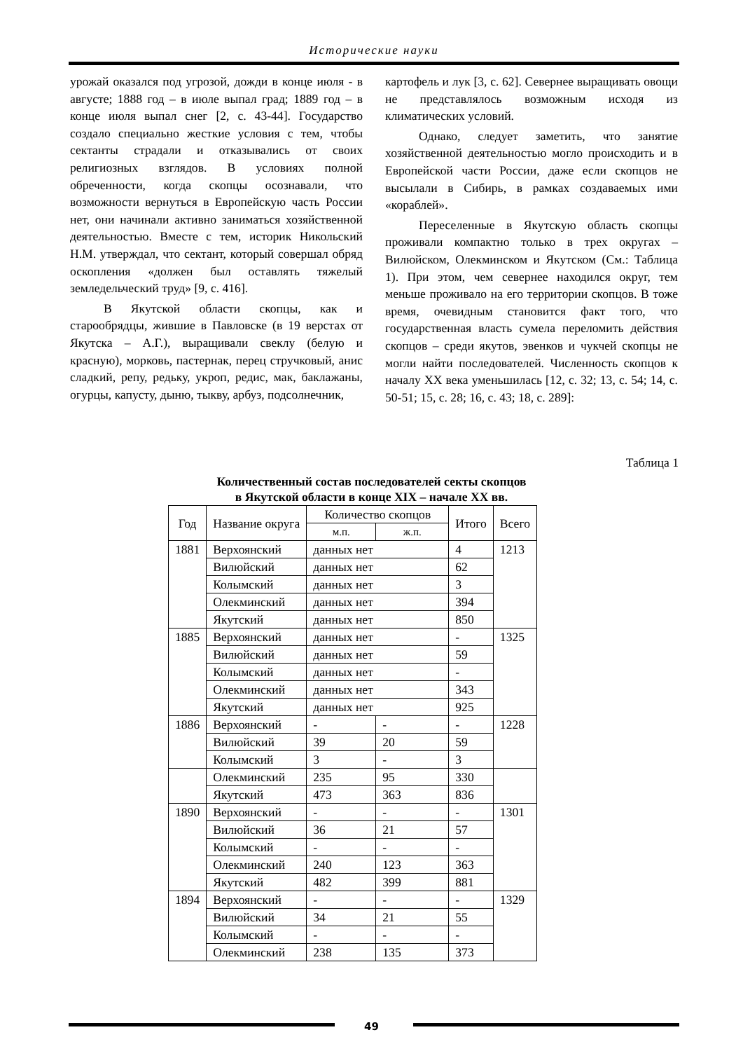Исторические науки
урожай оказался под угрозой, дожди в конце июля - в августе; 1888 год – в июле выпал град; 1889 год – в конце июля выпал снег [2, с. 43-44]. Государство создало специально жесткие условия с тем, чтобы сектанты страдали и отказывались от своих религиозных взглядов. В условиях полной обреченности, когда скопцы осознавали, что возможности вернуться в Европейскую часть России нет, они начинали активно заниматься хозяйственной деятельностью. Вместе с тем, историк Никольский Н.М. утверждал, что сектант, который совершал обряд оскопления «должен был оставлять тяжелый земледельческий труд» [9, с. 416].
В Якутской области скопцы, как и старообрядцы, жившие в Павловске (в 19 верстах от Якутска – А.Г.), выращивали свеклу (белую и красную), морковь, пастернак, перец стручковый, анис сладкий, репу, редьку, укроп, редис, мак, баклажаны, огурцы, капусту, дыню, тыкву, арбуз, подсолнечник,
картофель и лук [3, с. 62]. Севернее выращивать овощи не представлялось возможным исходя из климатических условий.
Однако, следует заметить, что занятие хозяйственной деятельностью могло происходить и в Европейской части России, даже если скопцов не высылали в Сибирь, в рамках создаваемых ими «кораблей».
Переселенные в Якутскую область скопцы проживали компактно только в трех округах – Вилюйском, Олекминском и Якутском (См.: Таблица 1). При этом, чем севернее находился округ, тем меньше проживало на его территории скопцов. В тоже время, очевидным становится факт того, что государственная власть сумела переломить действия скопцов – среди якутов, эвенков и чукчей скопцы не могли найти последователей. Численность скопцов к началу XX века уменьшилась [12, с. 32; 13, с. 54; 14, с. 50-51; 15, с. 28; 16, с. 43; 18, с. 289]:
Таблица 1
Количественный состав последователей секты скопцов
в Якутской области в конце XIX – начале XX вв.
| Год | Название округа | Количество скопцов | | Итого | Всего |
| --- | --- | --- | --- | --- | --- |
| | | м.п. | ж.п. | | |
| 1881 | Верхоянский | данных нет | | 4 | 1213 |
| | Вилюйский | данных нет | | 62 | |
| | Колымский | данных нет | | 3 | |
| | Олекминский | данных нет | | 394 | |
| | Якутский | данных нет | | 850 | |
| 1885 | Верхоянский | данных нет | | - | 1325 |
| | Вилюйский | данных нет | | 59 | |
| | Колымский | данных нет | | - | |
| | Олекминский | данных нет | | 343 | |
| | Якутский | данных нет | | 925 | |
| 1886 | Верхоянский | - | - | - | 1228 |
| | Вилюйский | 39 | 20 | 59 | |
| | Колымский | 3 | - | 3 | |
| | Олекминский | 235 | 95 | 330 | |
| | Якутский | 473 | 363 | 836 | |
| 1890 | Верхоянский | - | - | - | 1301 |
| | Вилюйский | 36 | 21 | 57 | |
| | Колымский | - | - | - | |
| | Олекминский | 240 | 123 | 363 | |
| | Якутский | 482 | 399 | 881 | |
| 1894 | Верхоянский | - | - | - | 1329 |
| | Вилюйский | 34 | 21 | 55 | |
| | Колымский | - | - | - | |
| | Олекминский | 238 | 135 | 373 | |
49